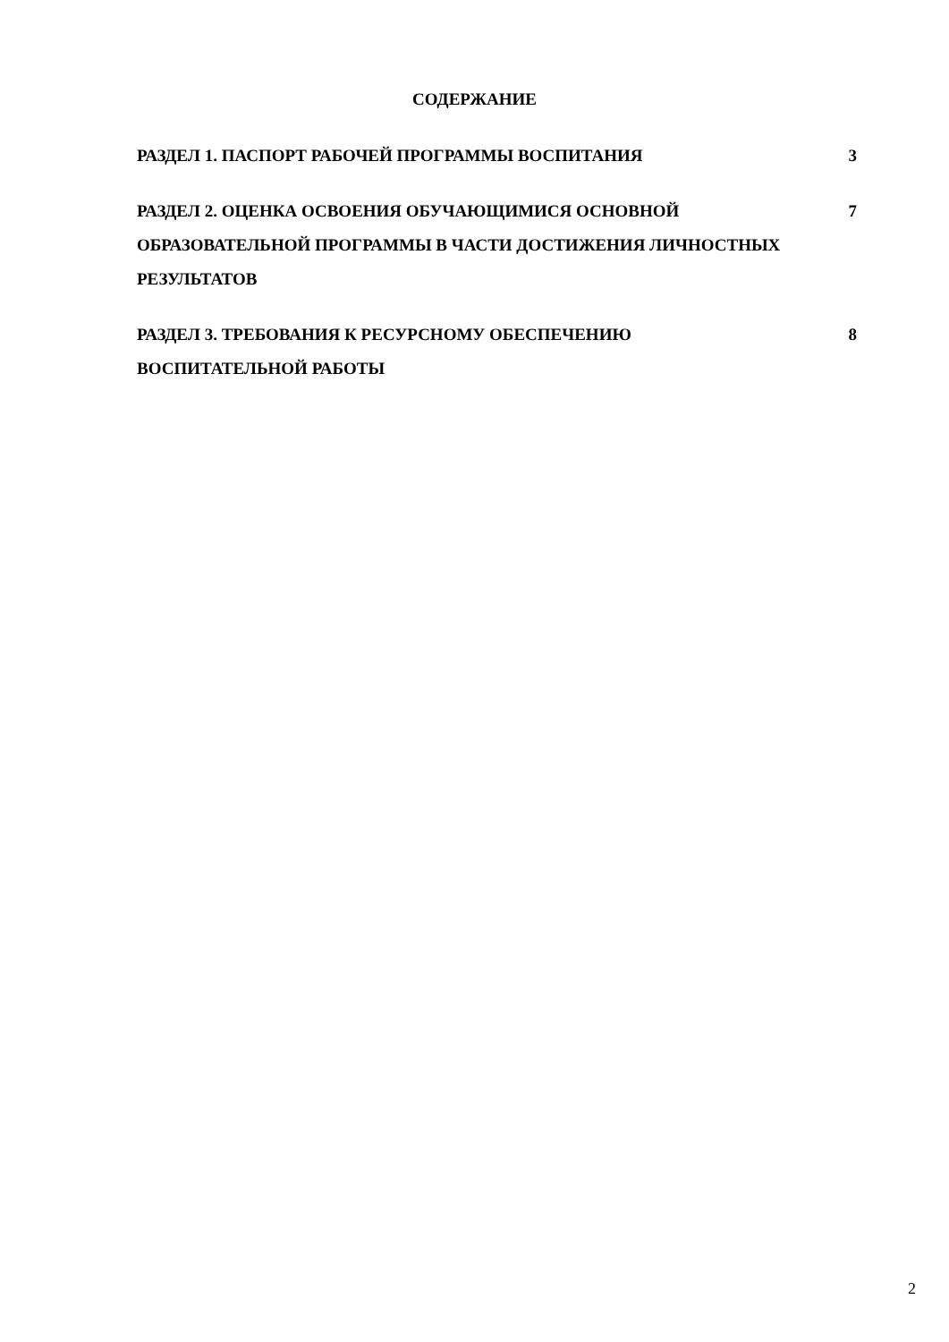СОДЕРЖАНИЕ
РАЗДЕЛ 1. ПАСПОРТ РАБОЧЕЙ ПРОГРАММЫ ВОСПИТАНИЯ 3
РАЗДЕЛ 2. ОЦЕНКА ОСВОЕНИЯ ОБУЧАЮЩИМИСЯ ОСНОВНОЙ ОБРАЗОВАТЕЛЬНОЙ ПРОГРАММЫ В ЧАСТИ ДОСТИЖЕНИЯ ЛИЧНОСТНЫХ РЕЗУЛЬТАТОВ
7
РАЗДЕЛ 3. ТРЕБОВАНИЯ К РЕСУРСНОМУ ОБЕСПЕЧЕНИЮ ВОСПИТАТЕЛЬНОЙ РАБОТЫ
8
2